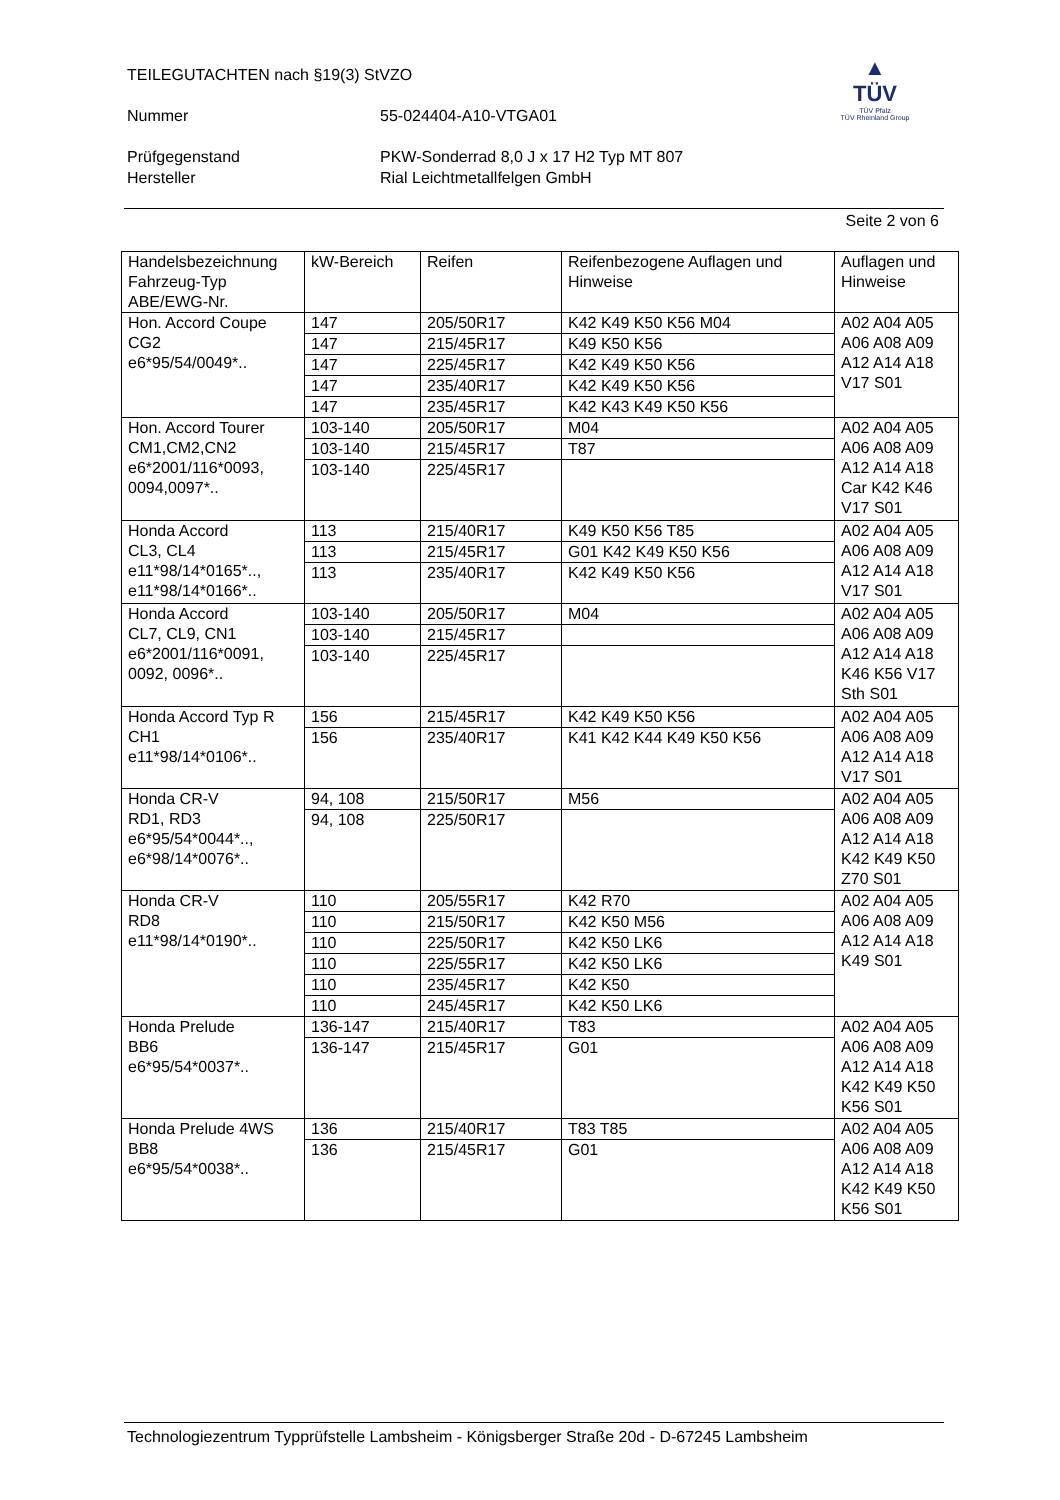TEILEGUTACHTEN nach §19(3) StVZO
Nummer 55-024404-A10-VTGA01
Prüfgegenstand PKW-Sonderrad 8,0 J x 17 H2 Typ MT 807
Hersteller Rial Leichtmetallfelgen GmbH
▲
TÜV
TÜV Pfalz
TÜV Rheinland Group
Seite 2 von 6
| Handelsbezeichnung Fahrzeug-Typ ABE/EWG-Nr. | kW-Bereich | Reifen | Reifenbezogene Auflagen und Hinweise | Auflagen und Hinweise |
| --- | --- | --- | --- | --- |
| Hon. Accord Coupe CG2 e6*95/54/0049*.. | 147 | 205/50R17 | K42 K49 K50 K56 M04 | A02 A04 A05 A06 A08 A09 A12 A14 A18 V17 S01 |
| | 147 | 215/45R17 | K49 K50 K56 | |
| | 147 | 225/45R17 | K42 K49 K50 K56 | |
| | 147 | 235/40R17 | K42 K49 K50 K56 | |
| | 147 | 235/45R17 | K42 K43 K49 K50 K56 | |
| Hon. Accord Tourer CM1,CM2,CN2 e6*2001/116*0093, 0094,0097*.. | 103-140 | 205/50R17 | M04 | A02 A04 A05 A06 A08 A09 A12 A14 A18 Car K42 K46 V17 S01 |
| | 103-140 | 215/45R17 | T87 | |
| | 103-140 | 225/45R17 | | |
| Honda Accord CL3, CL4 e11*98/14*0165*.., e11*98/14*0166*.. | 113 | 215/40R17 | K49 K50 K56 T85 | A02 A04 A05 A06 A08 A09 A12 A14 A18 V17 S01 |
| | 113 | 215/45R17 | G01 K42 K49 K50 K56 | |
| | 113 | 235/40R17 | K42 K49 K50 K56 | |
| Honda Accord CL7, CL9, CN1 e6*2001/116*0091, 0092, 0096*.. | 103-140 | 205/50R17 | M04 | A02 A04 A05 A06 A08 A09 A12 A14 A18 K46 K56 V17 Sth S01 |
| | 103-140 | 215/45R17 | | |
| | 103-140 | 225/45R17 | | |
| Honda Accord Typ R CH1 e11*98/14*0106*.. | 156 | 215/45R17 | K42 K49 K50 K56 | A02 A04 A05 A06 A08 A09 A12 A14 A18 V17 S01 |
| | 156 | 235/40R17 | K41 K42 K44 K49 K50 K56 | |
| Honda CR-V RD1, RD3 e6*95/54*0044*.., e6*98/14*0076*.. | 94, 108 | 215/50R17 | M56 | A02 A04 A05 A06 A08 A09 A12 A14 A18 K42 K49 K50 Z70 S01 |
| | 94, 108 | 225/50R17 | | |
| Honda CR-V RD8 e11*98/14*0190*.. | 110 | 205/55R17 | K42 R70 | A02 A04 A05 A06 A08 A09 A12 A14 A18 K49 S01 |
| | 110 | 215/50R17 | K42 K50 M56 | |
| | 110 | 225/50R17 | K42 K50 LK6 | |
| | 110 | 225/55R17 | K42 K50 LK6 | |
| | 110 | 235/45R17 | K42 K50 | |
| | 110 | 245/45R17 | K42 K50 LK6 | |
| Honda Prelude BB6 e6*95/54*0037*.. | 136-147 | 215/40R17 | T83 | A02 A04 A05 A06 A08 A09 A12 A14 A18 K42 K49 K50 K56 S01 |
| | 136-147 | 215/45R17 | G01 | |
| Honda Prelude 4WS BB8 e6*95/54*0038*.. | 136 | 215/40R17 | T83 T85 | A02 A04 A05 A06 A08 A09 A12 A14 A18 K42 K49 K50 K56 S01 |
| | 136 | 215/45R17 | G01 | |
Technologiezentrum Typprüfstelle Lambsheim - Königsberger Straße 20d - D-67245 Lambsheim